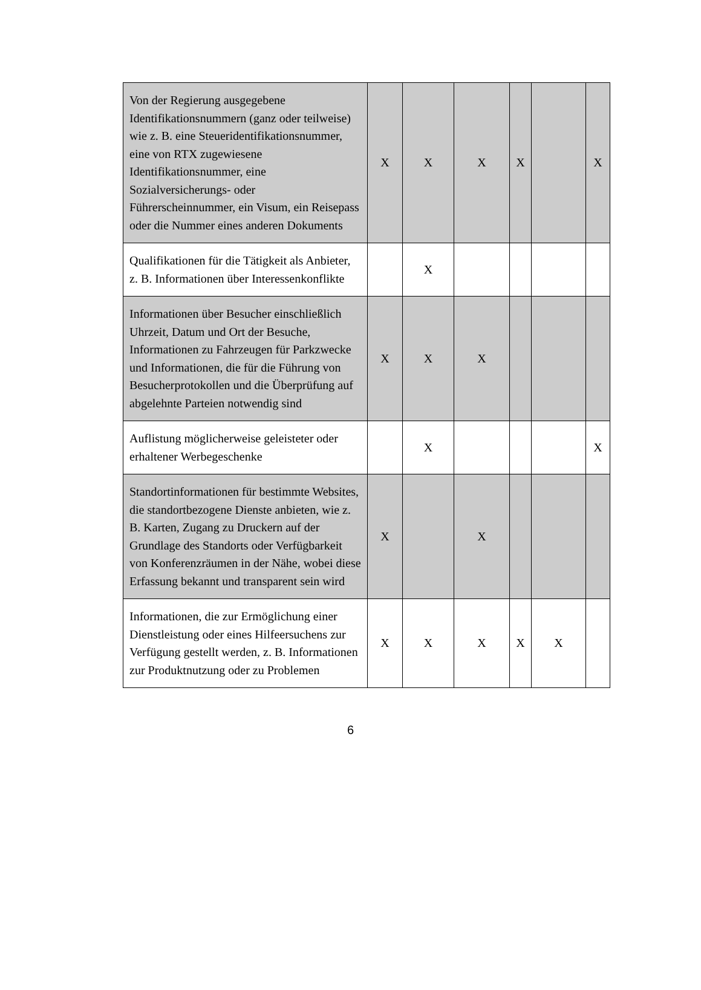| Von der Regierung ausgegebene Identifikationsnummern (ganz oder teilweise) wie z. B. eine Steueridentifikationsnummer, eine von RTX zugewiesene Identifikationsnummer, eine Sozialversicherungs- oder Führerscheinnummer, ein Visum, ein Reisepass oder die Nummer eines anderen Dokuments | X | X | X | X | | X |
| Qualifikationen für die Tätigkeit als Anbieter, z. B. Informationen über Interessenkonflikte | | X | | | | |
| Informationen über Besucher einschließlich Uhrzeit, Datum und Ort der Besuche, Informationen zu Fahrzeugen für Parkzwecke und Informationen, die für die Führung von Besucherprotokollen und die Überprüfung auf abgelehnte Parteien notwendig sind | X | X | X | | | |
| Auflistung möglicherweise geleisteter oder erhaltener Werbegeschenke | | X | | | | X |
| Standortinformationen für bestimmte Websites, die standortbezogene Dienste anbieten, wie z. B. Karten, Zugang zu Druckern auf der Grundlage des Standorts oder Verfügbarkeit von Konferenzräumen in der Nähe, wobei diese Erfassung bekannt und transparent sein wird | X | | X | | | |
| Informationen, die zur Ermöglichung einer Dienstleistung oder eines Hilfeersuchens zur Verfügung gestellt werden, z. B. Informationen zur Produktnutzung oder zu Problemen | X | X | X | X | X | |
6